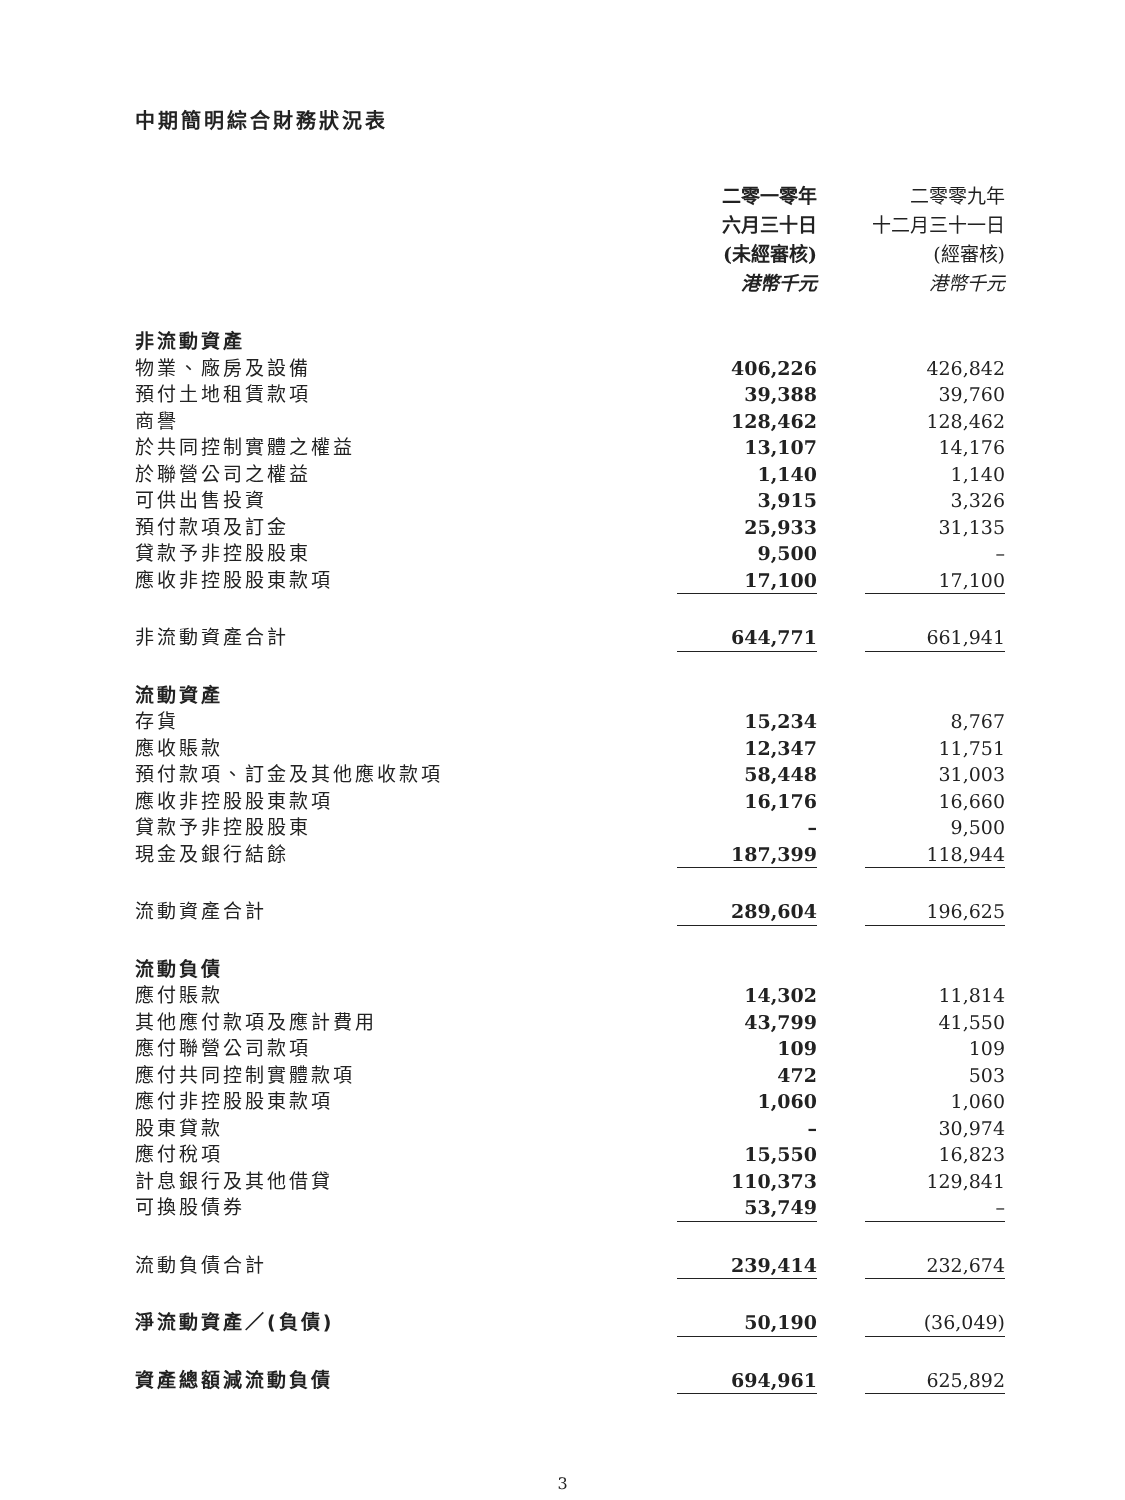中期簡明綜合財務狀況表
| | 二零一零年 六月三十日 (未經審核) 港幣千元 | | 二零零九年 十二月三十一日 (經審核) 港幣千元 |
| 非流動資產 | | | |
| 物業、廠房及設備 | 406,226 | | 426,842 |
| 預付土地租賃款項 | 39,388 | | 39,760 |
| 商譽 | 128,462 | | 128,462 |
| 於共同控制實體之權益 | 13,107 | | 14,176 |
| 於聯營公司之權益 | 1,140 | | 1,140 |
| 可供出售投資 | 3,915 | | 3,326 |
| 預付款項及訂金 | 25,933 | | 31,135 |
| 貸款予非控股股東 | 9,500 | | – |
| 應收非控股股東款項 | 17,100 | | 17,100 |
| 非流動資產合計 | 644,771 | | 661,941 |
| 流動資產 | | | |
| 存貨 | 15,234 | | 8,767 |
| 應收賬款 | 12,347 | | 11,751 |
| 預付款項、訂金及其他應收款項 | 58,448 | | 31,003 |
| 應收非控股股東款項 | 16,176 | | 16,660 |
| 貸款予非控股股東 | – | | 9,500 |
| 現金及銀行結餘 | 187,399 | | 118,944 |
| 流動資產合計 | 289,604 | | 196,625 |
| 流動負債 | | | |
| 應付賬款 | 14,302 | | 11,814 |
| 其他應付款項及應計費用 | 43,799 | | 41,550 |
| 應付聯營公司款項 | 109 | | 109 |
| 應付共同控制實體款項 | 472 | | 503 |
| 應付非控股股東款項 | 1,060 | | 1,060 |
| 股東貸款 | – | | 30,974 |
| 應付稅項 | 15,550 | | 16,823 |
| 計息銀行及其他借貸 | 110,373 | | 129,841 |
| 可換股債券 | 53,749 | | – |
| 流動負債合計 | 239,414 | | 232,674 |
| 淨流動資產／(負債) | 50,190 | | (36,049) |
| 資產總額減流動負債 | 694,961 | | 625,892 |
3